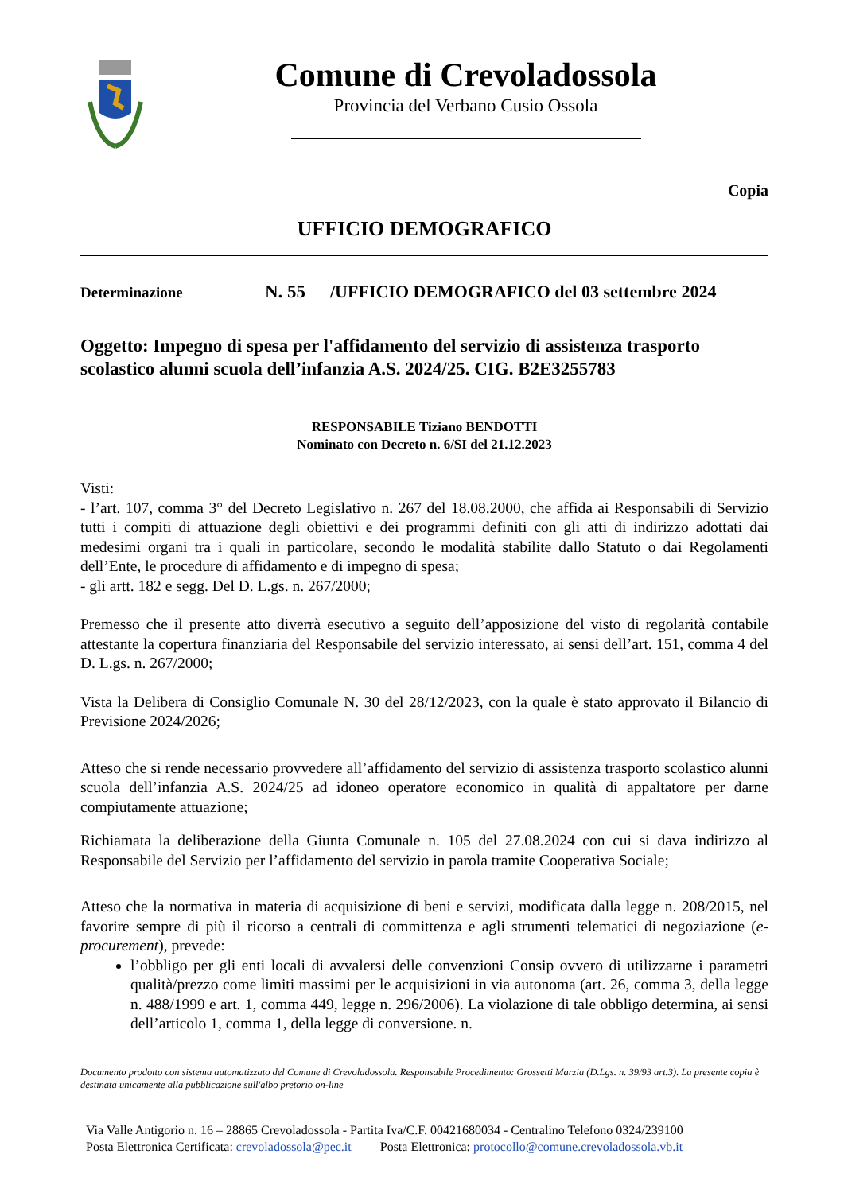Comune di Crevoladossola
Provincia del Verbano Cusio Ossola
Copia
UFFICIO DEMOGRAFICO
Determinazione N. 55 /UFFICIO DEMOGRAFICO del 03 settembre 2024
Oggetto: Impegno di spesa per l'affidamento del servizio di assistenza trasporto scolastico alunni scuola dell’infanzia A.S. 2024/25. CIG. B2E3255783
RESPONSABILE Tiziano BENDOTTI
Nominato con Decreto n. 6/SI del 21.12.2023
Visti:
- l’art. 107, comma 3° del Decreto Legislativo n. 267 del 18.08.2000, che affida ai Responsabili di Servizio tutti i compiti di attuazione degli obiettivi e dei programmi definiti con gli atti di indirizzo adottati dai medesimi organi tra i quali in particolare, secondo le modalità stabilite dallo Statuto o dai Regolamenti dell’Ente, le procedure di affidamento e di impegno di spesa;
- gli artt. 182 e segg. Del D. L.gs. n. 267/2000;
Premesso che il presente atto diverrà esecutivo a seguito dell’apposizione del visto di regolarità contabile attestante la copertura finanziaria del Responsabile del servizio interessato, ai sensi dell’art. 151, comma 4 del D. L.gs. n. 267/2000;
Vista la Delibera di Consiglio Comunale N. 30 del 28/12/2023, con la quale è stato approvato il Bilancio di Previsione 2024/2026;
Atteso che si rende necessario provvedere all’affidamento del servizio di assistenza trasporto scolastico alunni scuola dell’infanzia A.S. 2024/25 ad idoneo operatore economico in qualità di appaltatore per darne compiutamente attuazione;
Richiamata la deliberazione della Giunta Comunale n. 105 del 27.08.2024 con cui si dava indirizzo al Responsabile del Servizio per l’affidamento del servizio in parola tramite Cooperativa Sociale;
Atteso che la normativa in materia di acquisizione di beni e servizi, modificata dalla legge n. 208/2015, nel favorire sempre di più il ricorso a centrali di committenza e agli strumenti telematici di negoziazione (e-procurement), prevede:
l’obbligo per gli enti locali di avvalersi delle convenzioni Consip ovvero di utilizzarne i parametri qualità/prezzo come limiti massimi per le acquisizioni in via autonoma (art. 26, comma 3, della legge n. 488/1999 e art. 1, comma 449, legge n. 296/2006). La violazione di tale obbligo determina, ai sensi dell’articolo 1, comma 1, della legge di conversione. n.
Documento prodotto con sistema automatizzato del Comune di Crevoladossola. Responsabile Procedimento: Grossetti Marzia (D.Lgs. n. 39/93 art.3). La presente copia è destinata unicamente alla pubblicazione sull'albo pretorio on-line
Via Valle Antigorio n. 16 – 28865 Crevoladossola - Partita Iva/C.F. 00421680034 - Centralino Telefono 0324/239100
Posta Elettronica Certificata: crevoladossola@pec.it Posta Elettronica: protocollo@comune.crevoladossola.vb.it